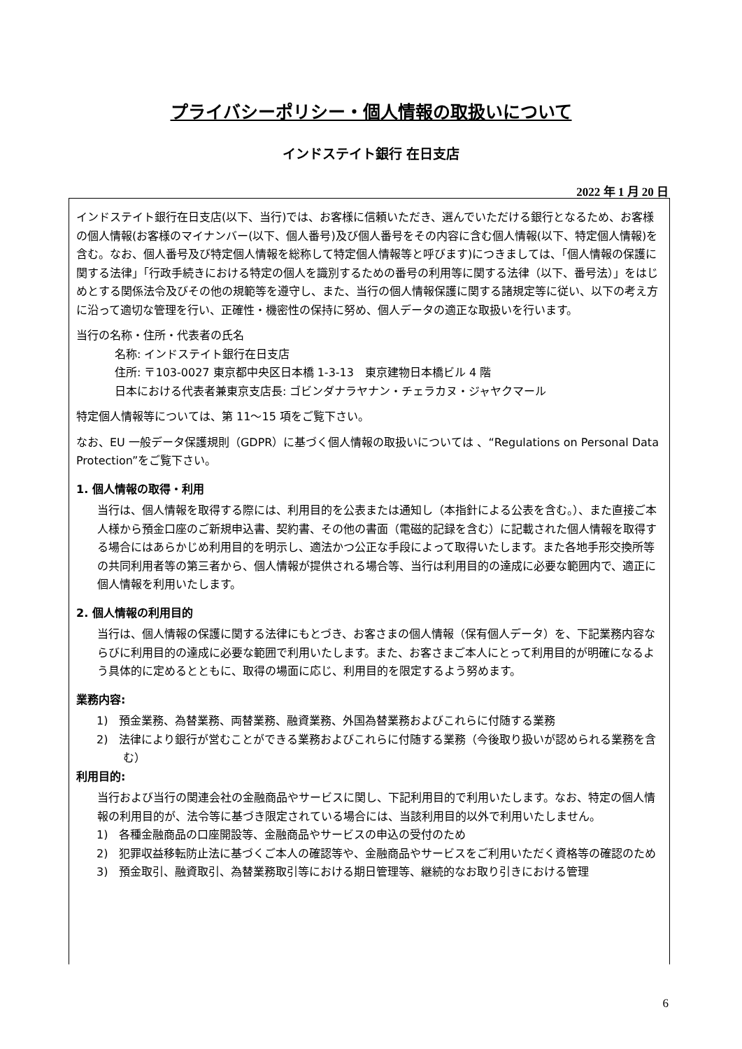プライバシーポリシー・個人情報の取扱いについて
インドステイト銀行 在日支店
2022 年 1 月 20 日
インドステイト銀行在日支店(以下、当行)では、お客様に信頼いただき、選んでいただける銀行となるため、お客様の個人情報(お客様のマイナンバー(以下、個人番号)及び個人番号をその内容に含む個人情報(以下、特定個人情報)を含む。なお、個人番号及び特定個人情報を総称して特定個人情報等と呼びます)につきましては、「個人情報の保護に関する法律」「行政手続きにおける特定の個人を識別するための番号の利用等に関する法律（以下、番号法）」をはじめとする関係法令及びその他の規範等を遵守し、また、当行の個人情報保護に関する諸規定等に従い、以下の考え方に沿って適切な管理を行い、正確性・機密性の保持に努め、個人データの適正な取扱いを行います。
当行の名称・住所・代表者の氏名
名称: インドステイト銀行在日支店
住所: 〒103-0027 東京都中央区日本橋 1-3-13　東京建物日本橋ビル 4 階
日本における代表者兼東京支店長: ゴビンダナラヤナン・チェラカヌ・ジャヤクマール
特定個人情報等については、第 11〜15 項をご覧下さい。
なお、EU 一般データ保護規則（GDPR）に基づく個人情報の取扱いについては 、“Regulations on Personal Data Protection”をご覧下さい。
1. 個人情報の取得・利用
当行は、個人情報を取得する際には、利用目的を公表または通知し（本指針による公表を含む。）、また直接ご本人様から預金口座のご新規申込書、契約書、その他の書面（電磁的記録を含む）に記載された個人情報を取得する場合にはあらかじめ利用目的を明示し、適法かつ公正な手段によって取得いたします。また各地手形交換所等の共同利用者等の第三者から、個人情報が提供される場合等、当行は利用目的の達成に必要な範囲内で、適正に個人情報を利用いたします。
2. 個人情報の利用目的
当行は、個人情報の保護に関する法律にもとづき、お客さまの個人情報（保有個人データ）を、下記業務内容ならびに利用目的の達成に必要な範囲で利用いたします。また、お客さまご本人にとって利用目的が明確になるよう具体的に定めるとともに、取得の場面に応じ、利用目的を限定するよう努めます。
業務内容:
1)　預金業務、為替業務、両替業務、融資業務、外国為替業務およびこれらに付随する業務
2)　法律により銀行が営むことができる業務およびこれらに付随する業務（今後取り扱いが認められる業務を含む）
利用目的:
当行および当行の関連会社の金融商品やサービスに関し、下記利用目的で利用いたします。なお、特定の個人情報の利用目的が、法令等に基づき限定されている場合には、当該利用目的以外で利用いたしません。
1)　各種金融商品の口座開設等、金融商品やサービスの申込の受付のため
2)　犯罪収益移転防止法に基づくご本人の確認等や、金融商品やサービスをご利用いただく資格等の確認のため
3)　預金取引、融資取引、為替業務取引等における期日管理等、継続的なお取り引きにおける管理
6